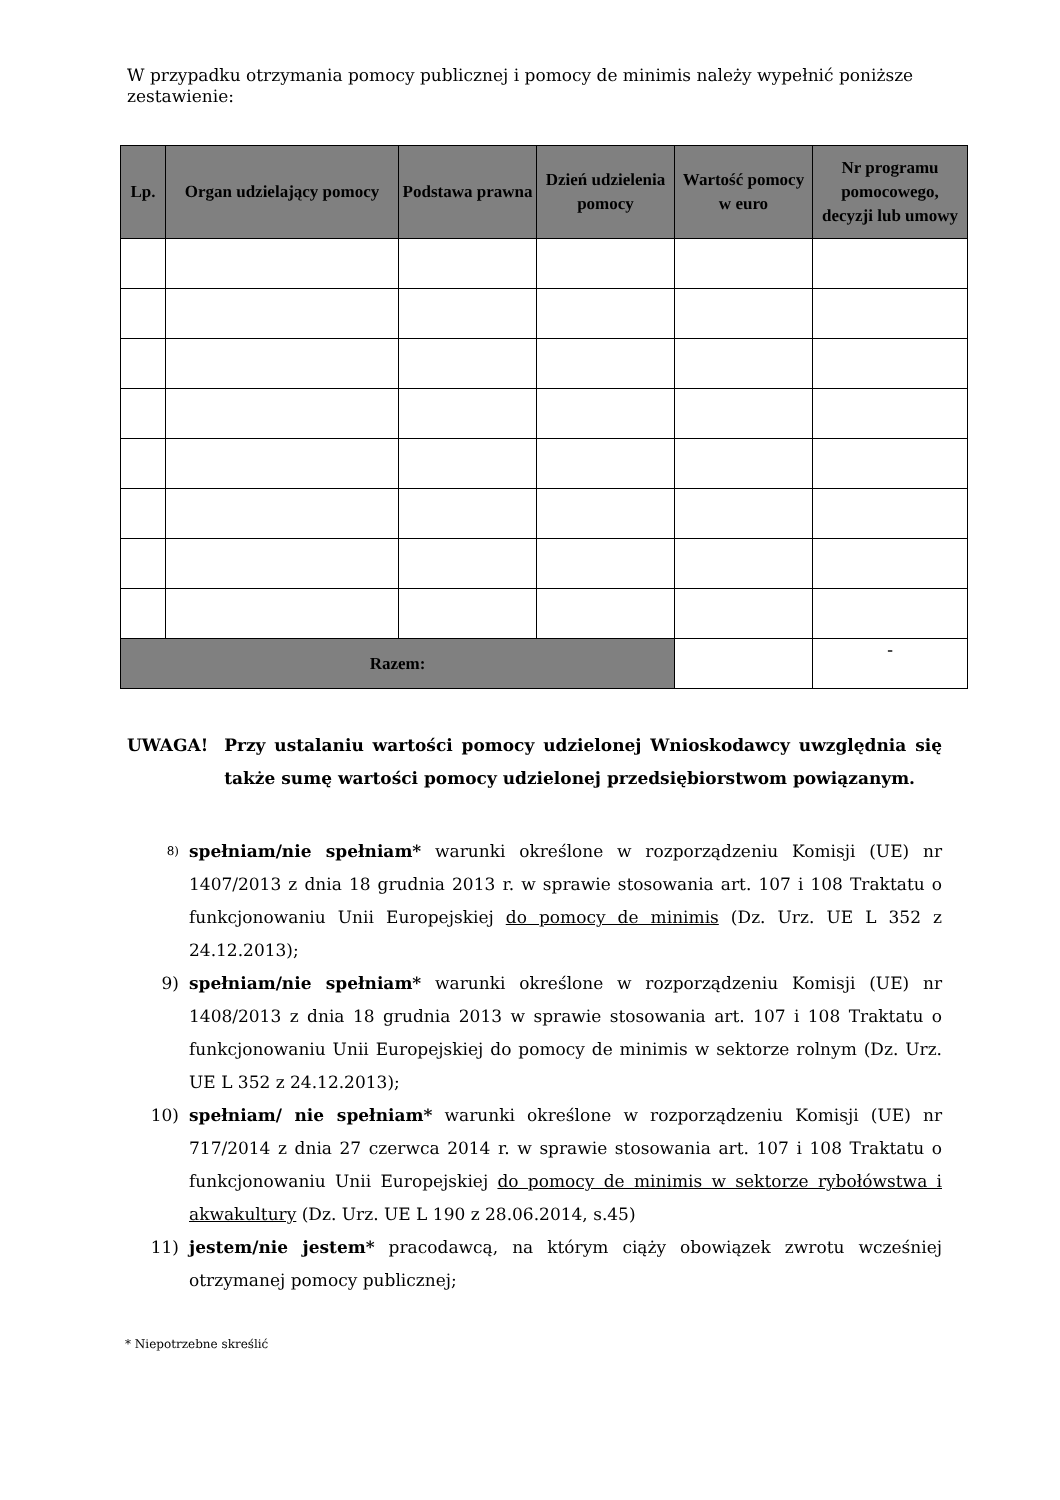W przypadku otrzymania pomocy publicznej i pomocy de minimis należy wypełnić poniższe zestawienie:
| Lp. | Organ udzielający pomocy | Podstawa prawna | Dzień udzielenia pomocy | Wartość pomocy w euro | Nr programu pomocowego, decyzji lub umowy |
| --- | --- | --- | --- | --- | --- |
| Razem: | | | | | - |
UWAGA! Przy ustalaniu wartości pomocy udzielonej Wnioskodawcy uwzględnia się także sumę wartości pomocy udzielonej przedsiębiorstwom powiązanym.
8) spełniam/nie spełniam* warunki określone w rozporządzeniu Komisji (UE) nr 1407/2013 z dnia 18 grudnia 2013 r. w sprawie stosowania art. 107 i 108 Traktatu o funkcjonowaniu Unii Europejskiej do pomocy de minimis (Dz. Urz. UE L 352 z 24.12.2013);
9) spełniam/nie spełniam* warunki określone w rozporządzeniu Komisji (UE) nr 1408/2013 z dnia 18 grudnia 2013 w sprawie stosowania art. 107 i 108 Traktatu o funkcjonowaniu Unii Europejskiej do pomocy de minimis w sektorze rolnym (Dz. Urz. UE L 352 z 24.12.2013);
10) spełniam/ nie spełniam* warunki określone w rozporządzeniu Komisji (UE) nr 717/2014 z dnia 27 czerwca 2014 r. w sprawie stosowania art. 107 i 108 Traktatu o funkcjonowaniu Unii Europejskiej do pomocy de minimis w sektorze rybołówstwa i akwakultury (Dz. Urz. UE L 190 z 28.06.2014, s.45)
11) jestem/nie jestem* pracodawcą, na którym ciąży obowiązek zwrotu wcześniej otrzymanej pomocy publicznej;
* Niepotrzebne skreślić